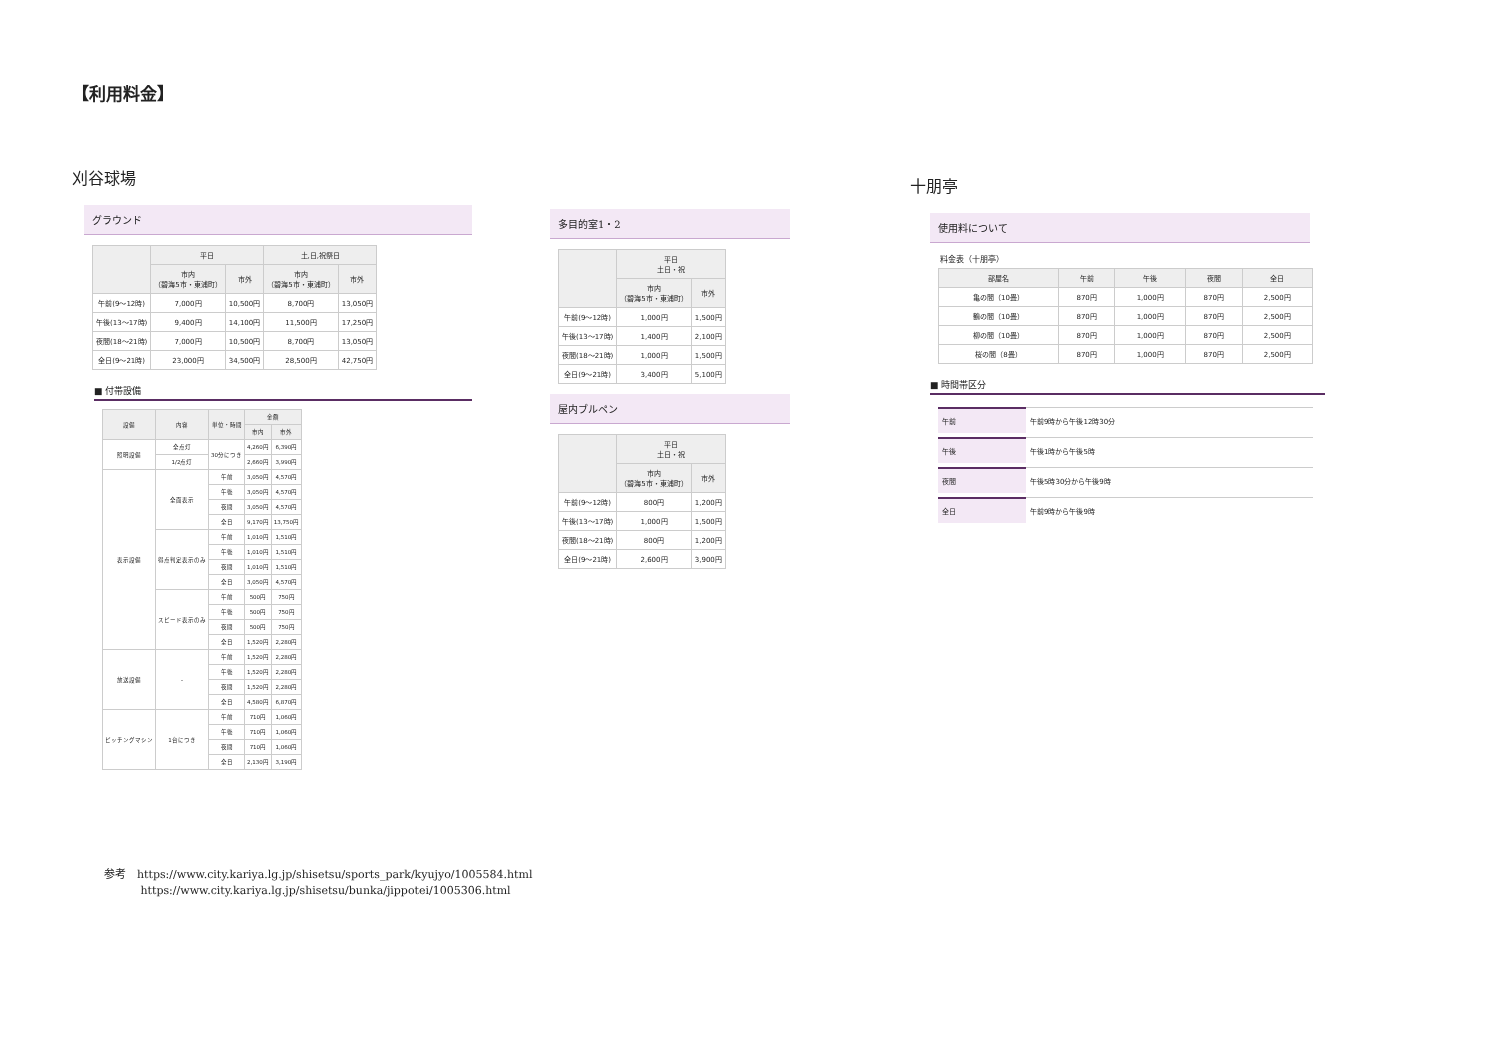【利用料金】
刈谷球場
グラウンド
| | 平日 | | 土,日,祝祭日 | |
| --- | --- | --- | --- | --- |
| | 市内 （碧海5市・東浦町） | 市外 | 市内 （碧海5市・東浦町） | 市外 |
| 午前(9～12時) | 7,000円 | 10,500円 | 8,700円 | 13,050円 |
| 午後(13～17時) | 9,400円 | 14,100円 | 11,500円 | 17,250円 |
| 夜間(18～21時) | 7,000円 | 10,500円 | 8,700円 | 13,050円 |
| 全日(9～21時) | 23,000円 | 34,500円 | 28,500円 | 42,750円 |
■ 付帯設備
| 設備 | 内容 | 単位・時間 | 金額 | |
| --- | --- | --- | --- | --- |
| | | | 市内 | 市外 |
| 照明設備 | 全点灯 | 30分につき | 4,260円 | 6,390円 |
| | 1/2点灯 | | 2,660円 | 3,990円 |
| 表示設備 | 全面表示 | 午前 | 3,050円 | 4,570円 |
| | | 午後 | 3,050円 | 4,570円 |
| | | 夜間 | 3,050円 | 4,570円 |
| | | 全日 | 9,170円 | 13,750円 |
| | 得点判定表示のみ | 午前 | 1,010円 | 1,510円 |
| | | 午後 | 1,010円 | 1,510円 |
| | | 夜間 | 1,010円 | 1,510円 |
| | | 全日 | 3,050円 | 4,570円 |
| | スピード表示のみ | 午前 | 500円 | 750円 |
| | | 午後 | 500円 | 750円 |
| | | 夜間 | 500円 | 750円 |
| | | 全日 | 1,520円 | 2,280円 |
| 放送設備 | - | 午前 | 1,520円 | 2,280円 |
| | | 午後 | 1,520円 | 2,280円 |
| | | 夜間 | 1,520円 | 2,280円 |
| | | 全日 | 4,580円 | 6,870円 |
| ピッチングマシン | 1台につき | 午前 | 710円 | 1,060円 |
| | | 午後 | 710円 | 1,060円 |
| | | 夜間 | 710円 | 1,060円 |
| | | 全日 | 2,130円 | 3,190円 |
多目的室1・2
| | 平日 土日・祝 | |
| --- | --- | --- |
| | 市内 （碧海5市・東浦町） | 市外 |
| 午前(9～12時) | 1,000円 | 1,500円 |
| 午後(13～17時) | 1,400円 | 2,100円 |
| 夜間(18～21時) | 1,000円 | 1,500円 |
| 全日(9～21時) | 3,400円 | 5,100円 |
屋内ブルペン
| | 平日 土日・祝 | |
| --- | --- | --- |
| | 市内 （碧海5市・東浦町） | 市外 |
| 午前(9～12時) | 800円 | 1,200円 |
| 午後(13～17時) | 1,000円 | 1,500円 |
| 夜間(18～21時) | 800円 | 1,200円 |
| 全日(9～21時) | 2,600円 | 3,900円 |
十朋亭
使用料について
料金表（十朋亭）
| 部屋名 | 午前 | 午後 | 夜間 | 全日 |
| --- | --- | --- | --- | --- |
| 亀の間（10畳） | 870円 | 1,000円 | 870円 | 2,500円 |
| 鶴の間（10畳） | 870円 | 1,000円 | 870円 | 2,500円 |
| 柳の間（10畳） | 870円 | 1,000円 | 870円 | 2,500円 |
| 桜の間（8畳） | 870円 | 1,000円 | 870円 | 2,500円 |
■ 時間帯区分
| 午前 | 午前9時から午後12時30分 |
| 午後 | 午後1時から午後5時 |
| 夜間 | 午後5時30分から午後9時 |
| 全日 | 午前9時から午後9時 |
参考　https://www.city.kariya.lg.jp/shisetsu/sports_park/kyujyo/1005584.html
　　　 https://www.city.kariya.lg.jp/shisetsu/bunka/jippotei/1005306.html